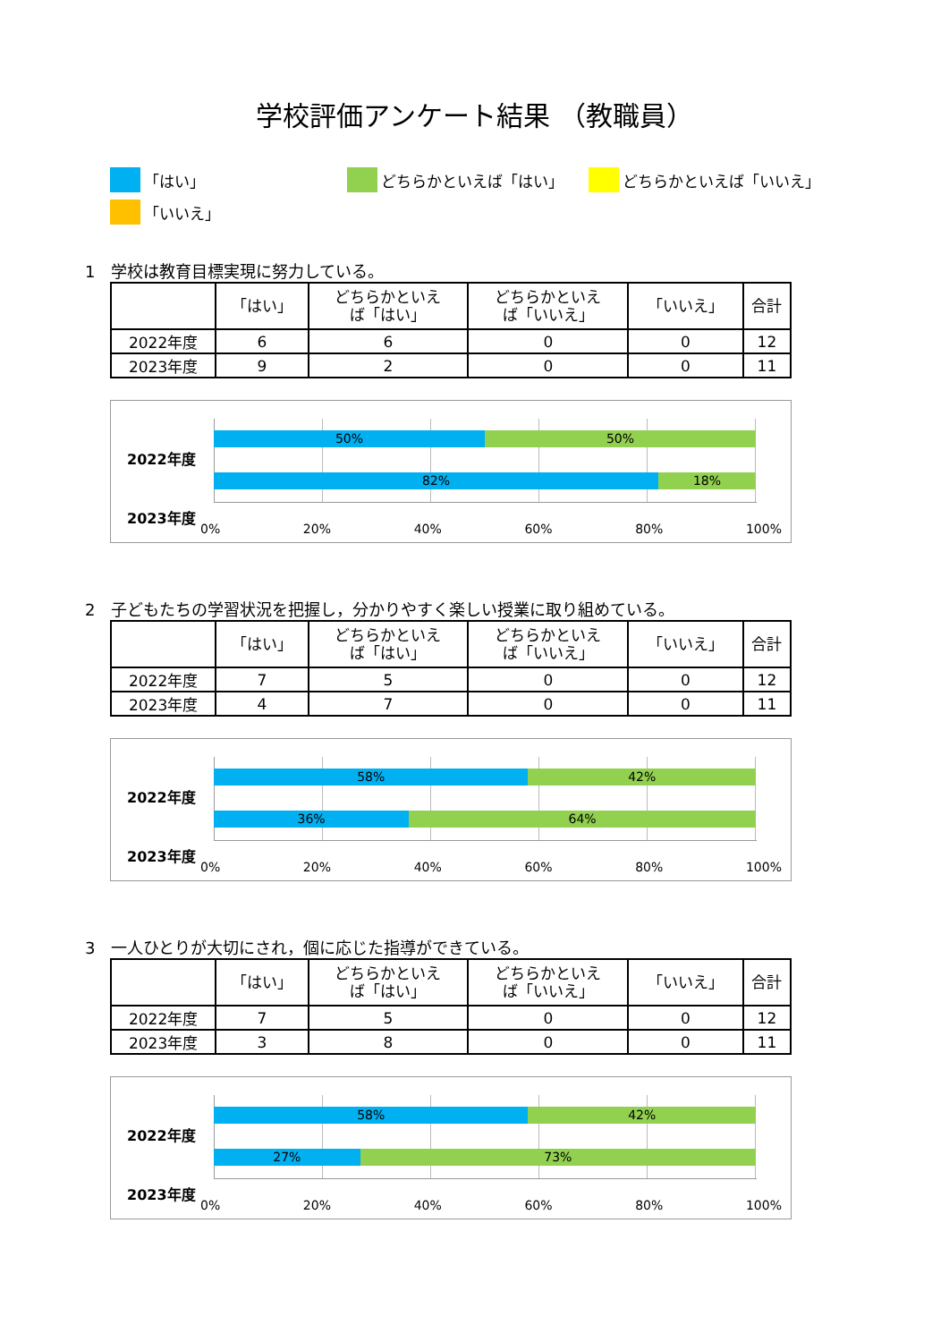学校評価アンケート結果 （教職員）
「はい」 どちらかといえば「はい」 どちらかといえば「いいえ」
「いいえ」
1　学校は教育目標実現に努力している。
| | 「はい」 | どちらかといえ ば「はい」 | どちらかといえ ば「いいえ」 | 「いいえ」 | 合計 |
| --- | --- | --- | --- | --- | --- |
| 2022年度 | 6 | 6 | 0 | 0 | 12 |
| 2023年度 | 9 | 2 | 0 | 0 | 11 |
2022年度
50% 50%
82% 18%
2023年度
0% 20% 40% 60% 80% 100%
2　子どもたちの学習状況を把握し，分かりやすく楽しい授業に取り組めている。
| | 「はい」 | どちらかといえ ば「はい」 | どちらかといえ ば「いいえ」 | 「いいえ」 | 合計 |
| --- | --- | --- | --- | --- | --- |
| 2022年度 | 7 | 5 | 0 | 0 | 12 |
| 2023年度 | 4 | 7 | 0 | 0 | 11 |
2022年度
58% 42%
36% 64%
2023年度
0% 20% 40% 60% 80% 100%
3　一人ひとりが大切にされ，個に応じた指導ができている。
| | 「はい」 | どちらかといえ ば「はい」 | どちらかといえ ば「いいえ」 | 「いいえ」 | 合計 |
| --- | --- | --- | --- | --- | --- |
| 2022年度 | 7 | 5 | 0 | 0 | 12 |
| 2023年度 | 3 | 8 | 0 | 0 | 11 |
2022年度
58% 42%
27% 73%
2023年度
0% 20% 40% 60% 80% 100%